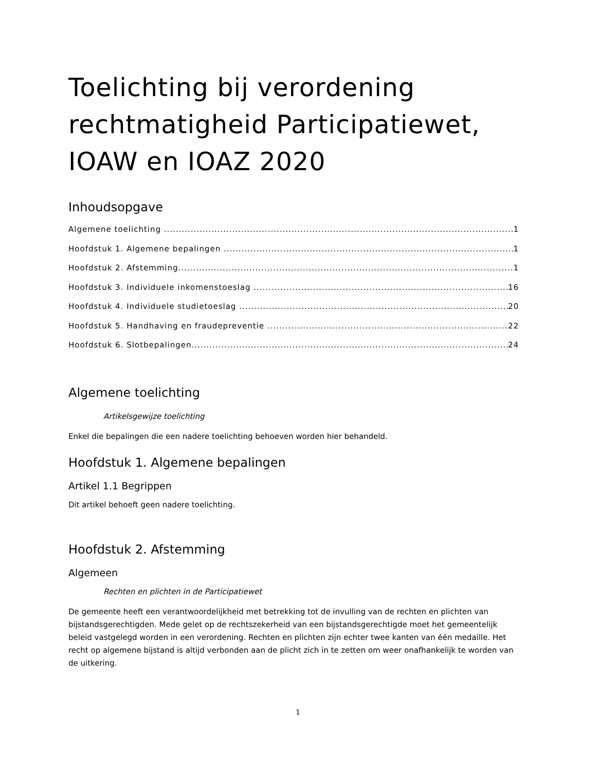Toelichting bij verordening rechtmatigheid Participatiewet, IOAW en IOAZ 2020
Inhoudsopgave
Algemene toelichting 1
Hoofdstuk 1. Algemene bepalingen 1
Hoofdstuk 2. Afstemming 1
Hoofdstuk 3. Individuele inkomenstoeslag 16
Hoofdstuk 4. Individuele studietoeslag 20
Hoofdstuk 5. Handhaving en fraudepreventie 22
Hoofdstuk 6. Slotbepalingen 24
Algemene toelichting
Artikelsgewijze toelichting
Enkel die bepalingen die een nadere toelichting behoeven worden hier behandeld.
Hoofdstuk 1. Algemene bepalingen
Artikel 1.1 Begrippen
Dit artikel behoeft geen nadere toelichting.
Hoofdstuk 2. Afstemming
Algemeen
Rechten en plichten in de Participatiewet
De gemeente heeft een verantwoordelijkheid met betrekking tot de invulling van de rechten en plichten van bijstandsgerechtigden. Mede gelet op de rechtszekerheid van een bijstandsgerechtigde moet het gemeentelijk beleid vastgelegd worden in een verordening. Rechten en plichten zijn echter twee kanten van één medaille. Het recht op algemene bijstand is altijd verbonden aan de plicht zich in te zetten om weer onafhankelijk te worden van de uitkering.
1